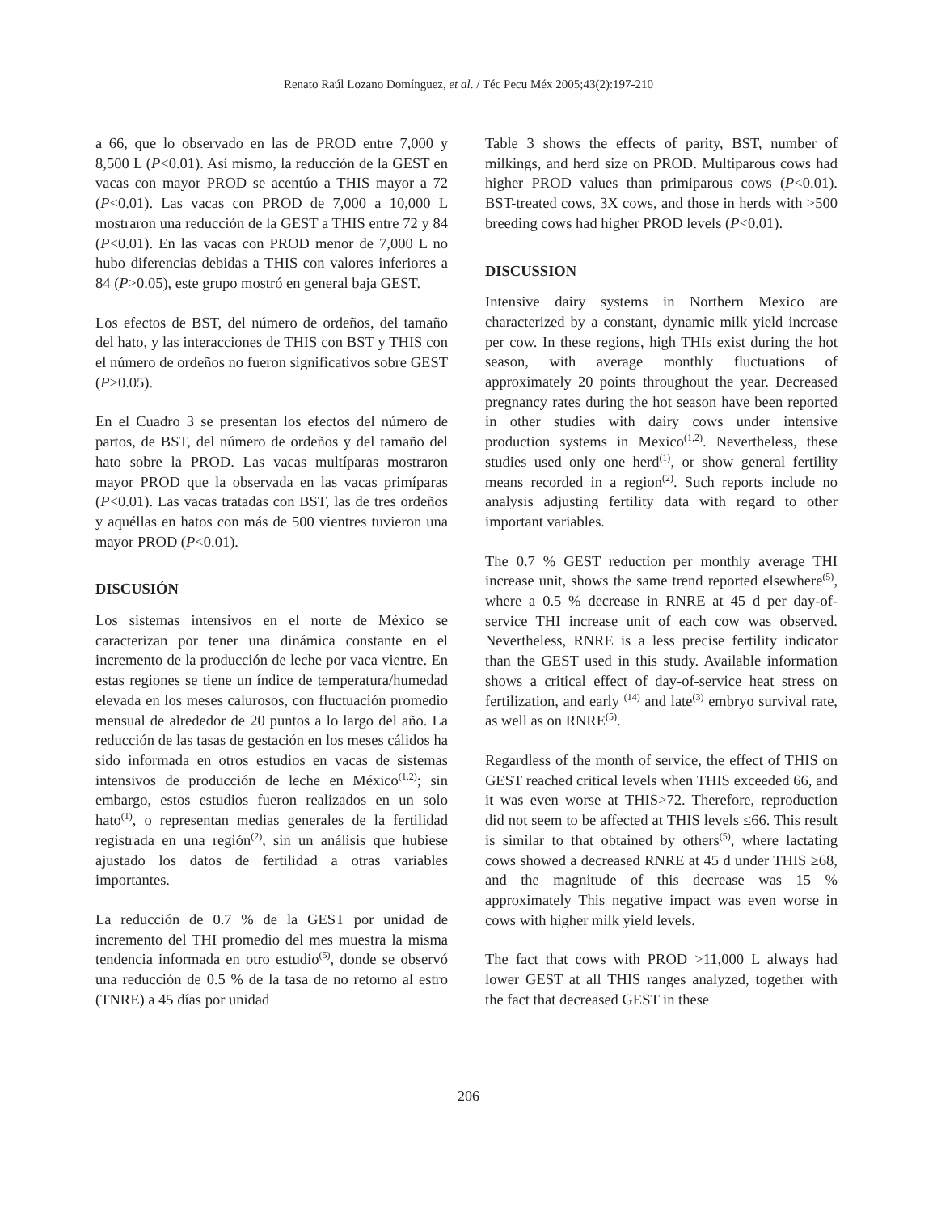Renato Raúl Lozano Domínguez, et al. / Téc Pecu Méx 2005;43(2):197-210
a 66, que lo observado en las de PROD entre 7,000 y 8,500 L (P<0.01). Así mismo, la reducción de la GEST en vacas con mayor PROD se acentúo a THIS mayor a 72 (P<0.01). Las vacas con PROD de 7,000 a 10,000 L mostraron una reducción de la GEST a THIS entre 72 y 84 (P<0.01). En las vacas con PROD menor de 7,000 L no hubo diferencias debidas a THIS con valores inferiores a 84 (P>0.05), este grupo mostró en general baja GEST.
Los efectos de BST, del número de ordeños, del tamaño del hato, y las interacciones de THIS con BST y THIS con el número de ordeños no fueron significativos sobre GEST (P>0.05).
En el Cuadro 3 se presentan los efectos del número de partos, de BST, del número de ordeños y del tamaño del hato sobre la PROD. Las vacas multíparas mostraron mayor PROD que la observada en las vacas primíparas (P<0.01). Las vacas tratadas con BST, las de tres ordeños y aquéllas en hatos con más de 500 vientres tuvieron una mayor PROD (P<0.01).
DISCUSIÓN
Los sistemas intensivos en el norte de México se caracterizan por tener una dinámica constante en el incremento de la producción de leche por vaca vientre. En estas regiones se tiene un índice de temperatura/humedad elevada en los meses calurosos, con fluctuación promedio mensual de alrededor de 20 puntos a lo largo del año. La reducción de las tasas de gestación en los meses cálidos ha sido informada en otros estudios en vacas de sistemas intensivos de producción de leche en México<sup>(1,2)</sup>; sin embargo, estos estudios fueron realizados en un solo hato<sup>(1)</sup>, o representan medias generales de la fertilidad registrada en una región<sup>(2)</sup>, sin un análisis que hubiese ajustado los datos de fertilidad a otras variables importantes.
La reducción de 0.7 % de la GEST por unidad de incremento del THI promedio del mes muestra la misma tendencia informada en otro estudio<sup>(5)</sup>, donde se observó una reducción de 0.5 % de la tasa de no retorno al estro (TNRE) a 45 días por unidad
Table 3 shows the effects of parity, BST, number of milkings, and herd size on PROD. Multiparous cows had higher PROD values than primiparous cows (P<0.01). BST-treated cows, 3X cows, and those in herds with >500 breeding cows had higher PROD levels (P<0.01).
DISCUSSION
Intensive dairy systems in Northern Mexico are characterized by a constant, dynamic milk yield increase per cow. In these regions, high THIs exist during the hot season, with average monthly fluctuations of approximately 20 points throughout the year. Decreased pregnancy rates during the hot season have been reported in other studies with dairy cows under intensive production systems in Mexico<sup>(1,2)</sup>. Nevertheless, these studies used only one herd<sup>(1)</sup>, or show general fertility means recorded in a region<sup>(2)</sup>. Such reports include no analysis adjusting fertility data with regard to other important variables.
The 0.7 % GEST reduction per monthly average THI increase unit, shows the same trend reported elsewhere<sup>(5)</sup>, where a 0.5 % decrease in RNRE at 45 d per day-of-service THI increase unit of each cow was observed. Nevertheless, RNRE is a less precise fertility indicator than the GEST used in this study. Available information shows a critical effect of day-of-service heat stress on fertilization, and early <sup>(14)</sup> and late<sup>(3)</sup> embryo survival rate, as well as on RNRE<sup>(5)</sup>.
Regardless of the month of service, the effect of THIS on GEST reached critical levels when THIS exceeded 66, and it was even worse at THIS>72. Therefore, reproduction did not seem to be affected at THIS levels ≤66. This result is similar to that obtained by others<sup>(5)</sup>, where lactating cows showed a decreased RNRE at 45 d under THIS ≥68, and the magnitude of this decrease was 15 % approximately This negative impact was even worse in cows with higher milk yield levels.
The fact that cows with PROD >11,000 L always had lower GEST at all THIS ranges analyzed, together with the fact that decreased GEST in these
206